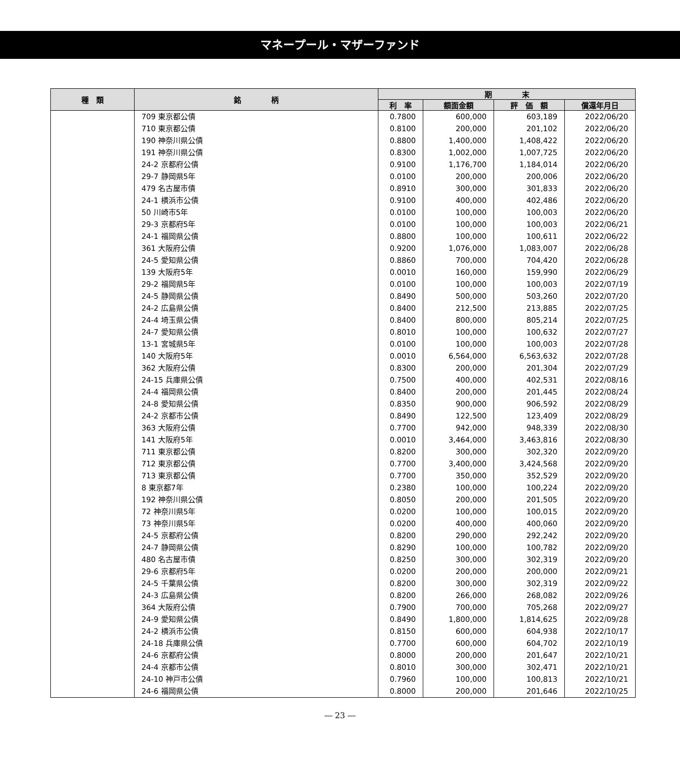マネープール・マザーファンド
| 種 類 | 銘 柄 | 期 末 | | | |
| --- | --- | --- | --- | --- | --- |
| | | 利 率 | 額面金額 | 評 価 額 | 償還年月日 |
| | 709 東京都公債 | 0.7800 | 600,000 | 603,189 | 2022/06/20 |
| | 710 東京都公債 | 0.8100 | 200,000 | 201,102 | 2022/06/20 |
| | 190 神奈川県公債 | 0.8800 | 1,400,000 | 1,408,422 | 2022/06/20 |
| | 191 神奈川県公債 | 0.8300 | 1,002,000 | 1,007,725 | 2022/06/20 |
| | 24-2 京都府公債 | 0.9100 | 1,176,700 | 1,184,014 | 2022/06/20 |
| | 29-7 静岡県5年 | 0.0100 | 200,000 | 200,006 | 2022/06/20 |
| | 479 名古屋市債 | 0.8910 | 300,000 | 301,833 | 2022/06/20 |
| | 24-1 横浜市公債 | 0.9100 | 400,000 | 402,486 | 2022/06/20 |
| | 50 川崎市5年 | 0.0100 | 100,000 | 100,003 | 2022/06/20 |
| | 29-3 京都府5年 | 0.0100 | 100,000 | 100,003 | 2022/06/21 |
| | 24-1 福岡県公債 | 0.8800 | 100,000 | 100,611 | 2022/06/22 |
| | 361 大阪府公債 | 0.9200 | 1,076,000 | 1,083,007 | 2022/06/28 |
| | 24-5 愛知県公債 | 0.8860 | 700,000 | 704,420 | 2022/06/28 |
| | 139 大阪府5年 | 0.0010 | 160,000 | 159,990 | 2022/06/29 |
| | 29-2 福岡県5年 | 0.0100 | 100,000 | 100,003 | 2022/07/19 |
| | 24-5 静岡県公債 | 0.8490 | 500,000 | 503,260 | 2022/07/20 |
| | 24-2 広島県公債 | 0.8400 | 212,500 | 213,885 | 2022/07/25 |
| | 24-4 埼玉県公債 | 0.8400 | 800,000 | 805,214 | 2022/07/25 |
| | 24-7 愛知県公債 | 0.8010 | 100,000 | 100,632 | 2022/07/27 |
| | 13-1 宮城県5年 | 0.0100 | 100,000 | 100,003 | 2022/07/28 |
| | 140 大阪府5年 | 0.0010 | 6,564,000 | 6,563,632 | 2022/07/28 |
| | 362 大阪府公債 | 0.8300 | 200,000 | 201,304 | 2022/07/29 |
| | 24-15 兵庫県公債 | 0.7500 | 400,000 | 402,531 | 2022/08/16 |
| | 24-4 福岡県公債 | 0.8400 | 200,000 | 201,445 | 2022/08/24 |
| | 24-8 愛知県公債 | 0.8350 | 900,000 | 906,592 | 2022/08/29 |
| | 24-2 京都市公債 | 0.8490 | 122,500 | 123,409 | 2022/08/29 |
| | 363 大阪府公債 | 0.7700 | 942,000 | 948,339 | 2022/08/30 |
| | 141 大阪府5年 | 0.0010 | 3,464,000 | 3,463,816 | 2022/08/30 |
| | 711 東京都公債 | 0.8200 | 300,000 | 302,320 | 2022/09/20 |
| | 712 東京都公債 | 0.7700 | 3,400,000 | 3,424,568 | 2022/09/20 |
| | 713 東京都公債 | 0.7700 | 350,000 | 352,529 | 2022/09/20 |
| | 8 東京都7年 | 0.2380 | 100,000 | 100,224 | 2022/09/20 |
| | 192 神奈川県公債 | 0.8050 | 200,000 | 201,505 | 2022/09/20 |
| | 72 神奈川県5年 | 0.0200 | 100,000 | 100,015 | 2022/09/20 |
| | 73 神奈川県5年 | 0.0200 | 400,000 | 400,060 | 2022/09/20 |
| | 24-5 京都府公債 | 0.8200 | 290,000 | 292,242 | 2022/09/20 |
| | 24-7 静岡県公債 | 0.8290 | 100,000 | 100,782 | 2022/09/20 |
| | 480 名古屋市債 | 0.8250 | 300,000 | 302,319 | 2022/09/20 |
| | 29-6 京都府5年 | 0.0200 | 200,000 | 200,000 | 2022/09/21 |
| | 24-5 千葉県公債 | 0.8200 | 300,000 | 302,319 | 2022/09/22 |
| | 24-3 広島県公債 | 0.8200 | 266,000 | 268,082 | 2022/09/26 |
| | 364 大阪府公債 | 0.7900 | 700,000 | 705,268 | 2022/09/27 |
| | 24-9 愛知県公債 | 0.8490 | 1,800,000 | 1,814,625 | 2022/09/28 |
| | 24-2 横浜市公債 | 0.8150 | 600,000 | 604,938 | 2022/10/17 |
| | 24-18 兵庫県公債 | 0.7700 | 600,000 | 604,702 | 2022/10/19 |
| | 24-6 京都府公債 | 0.8000 | 200,000 | 201,647 | 2022/10/21 |
| | 24-4 京都市公債 | 0.8010 | 300,000 | 302,471 | 2022/10/21 |
| | 24-10 神戸市公債 | 0.7960 | 100,000 | 100,813 | 2022/10/21 |
| | 24-6 福岡県公債 | 0.8000 | 200,000 | 201,646 | 2022/10/25 |
― 23 ―